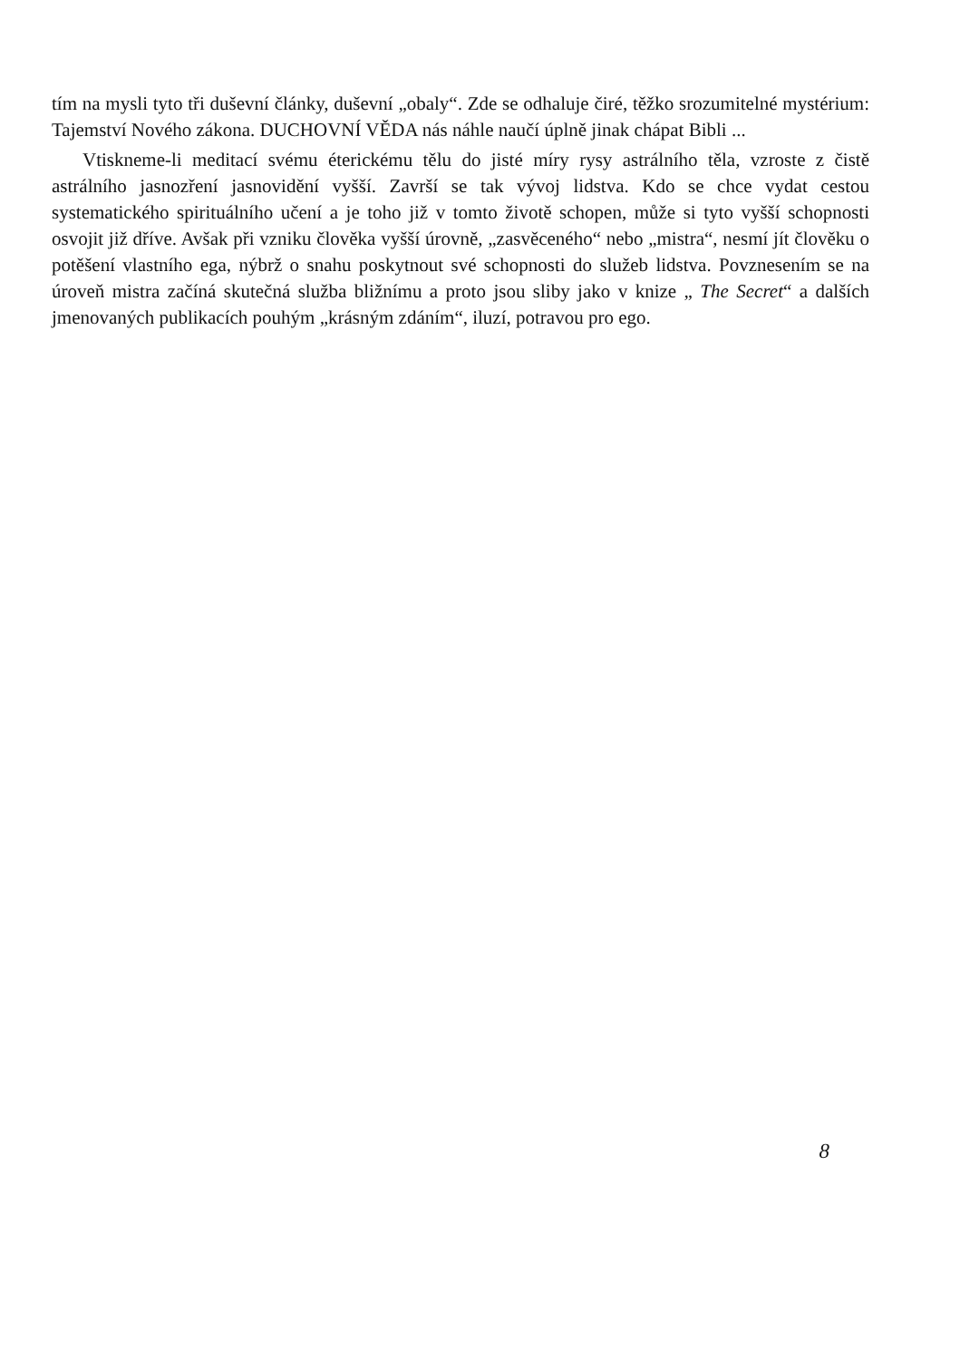tím na mysli tyto tři duševní články, duševní „obaly“. Zde se odhaluje čiré, těžko srozumitelné mystérium: Tajemství Nového zákona. DUCHOVNÍ VĚDA nás náhle naučí úplně jinak chápat Bibli ...
Vtiskneme-li meditací svému éterickému tělu do jisté míry rysy astrálního těla, vzroste z čistě astrálního jasnozření jasnovidění vyšší. Završí se tak vývoj lidstva. Kdo se chce vydat cestou systematického spirituálního učení a je toho již v tomto životě schopen, může si tyto vyšší schopnosti osvojit již dříve. Avšak při vzniku člověka vyšší úrovně, „zasvěceného“ nebo „mistra“, nesmí jít člověku o potěšení vlastního ega, nýbrž o snahu poskytnout své schopnosti do služeb lidstva. Povznesením se na úroveň mistra začíná skutečná služba bližnímu a proto jsou sliby jako v knize „ The Secret“ a dalších jmenovaných publikacích pouhým „krásným zdáním“, iluzí, potravou pro ego.
8